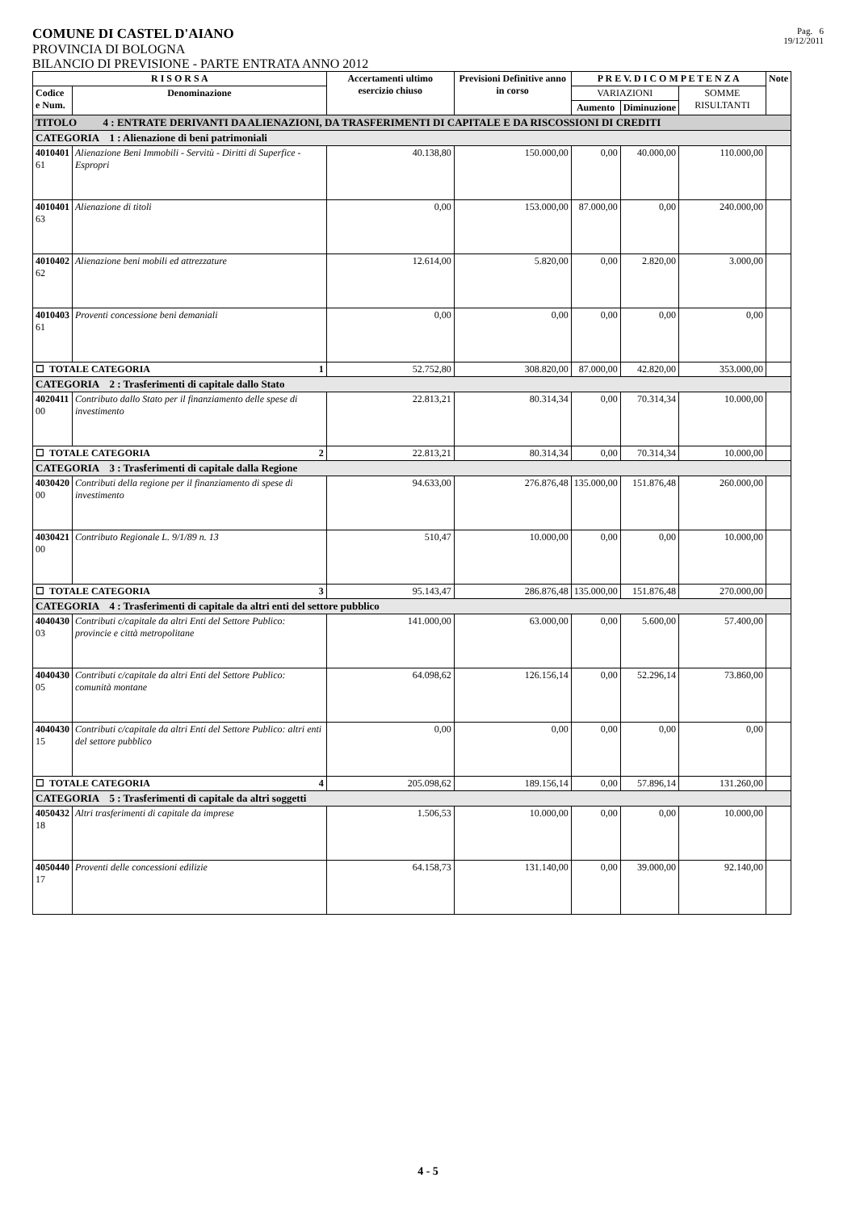COMUNE DI CASTEL D'AIANO
PROVINCIA DI BOLOGNA
Pag. 6
19/12/2011
BILANCIO DI PREVISIONE - PARTE ENTRATA ANNO 2012
| R I S O R S A | | Accertamenti ultimo esercizio chiuso | Previsioni Definitive anno in corso | P R E V. D I C O M P E T E N Z A | | | Note |
| --- | --- | --- | --- | --- | --- | --- | --- |
| Codice e Num. | Denominazione | | | VARIAZIONI | | SOMME RISULTANTI | |
| | | | | Aumento | Diminuzione | | |
| TITOLO 4 : ENTRATE DERIVANTI DA ALIENAZIONI, DA TRASFERIMENTI DI CAPITALE E DA RISCOSSIONI DI CREDITI | | | | | | | |
| CATEGORIA 1 : Alienazione di beni patrimoniali | | | | | | | |
| 4010401 61 | Alienazione Beni Immobili - Servitù - Diritti di Superfice - Espropri | 40.138,80 | 150.000,00 | 0,00 | 40.000,00 | 110.000,00 | |
| 4010401 63 | Alienazione di titoli | 0,00 | 153.000,00 | 87.000,00 | 0,00 | 240.000,00 | |
| 4010402 62 | Alienazione beni mobili ed attrezzature | 12.614,00 | 5.820,00 | 0,00 | 2.820,00 | 3.000,00 | |
| 4010403 61 | Proventi concessione beni demaniali | 0,00 | 0,00 | 0,00 | 0,00 | 0,00 | |
| ☐ TOTALE CATEGORIA 1 | | 52.752,80 | 308.820,00 | 87.000,00 | 42.820,00 | 353.000,00 | |
| CATEGORIA 2 : Trasferimenti di capitale dallo Stato | | | | | | | |
| 4020411 00 | Contributo dallo Stato per il finanziamento delle spese di investimento | 22.813,21 | 80.314,34 | 0,00 | 70.314,34 | 10.000,00 | |
| ☐ TOTALE CATEGORIA 2 | | 22.813,21 | 80.314,34 | 0,00 | 70.314,34 | 10.000,00 | |
| CATEGORIA 3 : Trasferimenti di capitale dalla Regione | | | | | | | |
| 4030420 00 | Contributi della regione per il finanziamento di spese di investimento | 94.633,00 | 276.876,48 | 135.000,00 | 151.876,48 | 260.000,00 | |
| 4030421 00 | Contributo Regionale L. 9/1/89 n. 13 | 510,47 | 10.000,00 | 0,00 | 0,00 | 10.000,00 | |
| ☐ TOTALE CATEGORIA 3 | | 95.143,47 | 286.876,48 | 135.000,00 | 151.876,48 | 270.000,00 | |
| CATEGORIA 4 : Trasferimenti di capitale da altri enti del settore pubblico | | | | | | | |
| 4040430 03 | Contributi c/capitale da altri Enti del Settore Publico: provincie e città metropolitane | 141.000,00 | 63.000,00 | 0,00 | 5.600,00 | 57.400,00 | |
| 4040430 05 | Contributi c/capitale da altri Enti del Settore Publico: comunità montane | 64.098,62 | 126.156,14 | 0,00 | 52.296,14 | 73.860,00 | |
| 4040430 15 | Contributi c/capitale da altri Enti del Settore Publico: altri enti del settore pubblico | 0,00 | 0,00 | 0,00 | 0,00 | 0,00 | |
| ☐ TOTALE CATEGORIA 4 | | 205.098,62 | 189.156,14 | 0,00 | 57.896,14 | 131.260,00 | |
| CATEGORIA 5 : Trasferimenti di capitale da altri soggetti | | | | | | | |
| 4050432 18 | Altri trasferimenti di capitale da imprese | 1.506,53 | 10.000,00 | 0,00 | 0,00 | 10.000,00 | |
| 4050440 17 | Proventi delle concessioni edilizie | 64.158,73 | 131.140,00 | 0,00 | 39.000,00 | 92.140,00 | |
4 - 5